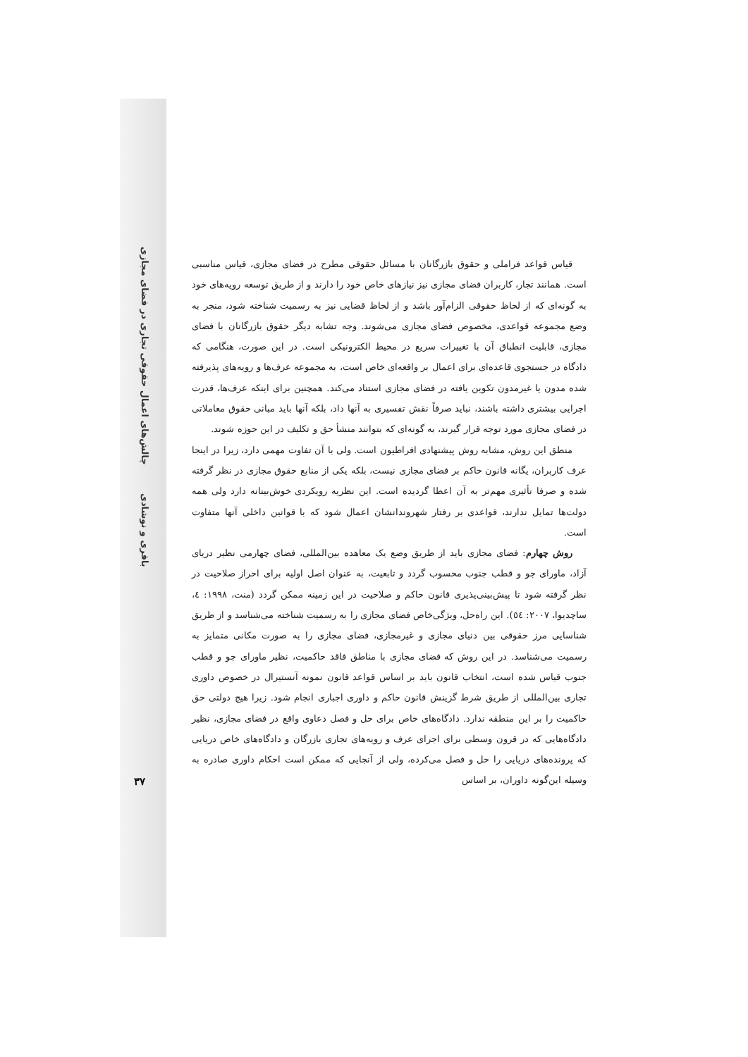چالش‌های اعمال حقوقی تجاری در فضای مجازی
باقری و نوشادی
۳۷
قیاس قواعد فراملی و حقوق بازرگانان با مسائل حقوقی مطرح در فضای مجازی، قیاس مناسبی است. همانند تجار، کاربران فضای مجازی نیز نیازهای خاص خود را دارند و از طریق توسعه رویه‌های خود به گونه‌ای که از لحاظ حقوقی الزام‌آور باشد و از لحاظ قضایی نیز به رسمیت شناخته شود، منجر به وضع مجموعه قواعدی، مخصوص فضای مجازی می‌شوند. وجه تشابه دیگر حقوق بازرگانان با فضای مجازی، قابلیت انطباق آن با تغییرات سریع در محیط الکترونیکی است. در این صورت، هنگامی که دادگاه در جستجوی قاعده‌ای برای اعمال بر واقعه‌ای خاص است، به مجموعه عرف‌ها و رویه‌های پذیرفته شده مدون یا غیرمدون تکوین یافته در فضای مجازی استناد می‌کند. همچنین برای اینکه عرف‌ها، قدرت اجرایی بیشتری داشته باشند، نباید صرفاً نقش تفسیری به آنها داد، بلکه آنها باید مبانی حقوق معاملاتی در فضای مجازی مورد توجه قرار گیرند، به گونه‌ای که بتوانند منشأ حق و تکلیف در این حوزه شوند.
منطق این روش، مشابه روش پیشنهادی افراطیون است. ولی با آن تفاوت مهمی دارد، زیرا در اینجا عرف کاربران، یگانه قانون حاکم بر فضای مجازی نیست، بلکه یکی از منابع حقوق مجازی در نظر گرفته شده و صرفا تأثیری مهم‌تر به آن اعطا گردیده است. این نظریه رویکردی خوش‌بینانه دارد ولی همه دولت‌ها تمایل ندارند، قواعدی بر رفتار شهروندانشان اعمال شود که با قوانین داخلی آنها متفاوت است.
روش چهارم: فضای مجازی باید از طریق وضع یک معاهده بین‌المللی، فضای چهارمی نظیر دریای آزاد، ماورای جو و قطب جنوب محسوب گردد و تابعیت، به عنوان اصل اولیه برای احراز صلاحیت در نظر گرفته شود تا پیش‌بینی‌پذیری قانون حاکم و صلاحیت در این زمینه ممکن گردد (منت، ۱۹۹۸: ٤، ساچدیوا، ۲۰۰۷: ٥٤). این راه‌حل، ویژگی‌خاص فضای مجازی را به رسمیت شناخته می‌شناسد و از طریق شناسایی مرز حقوقی بین دنیای مجازی و غیرمجازی، فضای مجازی را به صورت مکانی متمایز به رسمیت می‌شناسد. در این روش که فضای مجازی با مناطق فاقد حاکمیت، نظیر ماورای جو و قطب جنوب قیاس شده است، انتخاب قانون باید بر اساس قواعد قانون نمونه آنستیرال در خصوص داوری تجاری بین‌المللی از طریق شرط گزینش قانون حاکم و داوری اجباری انجام شود. زیرا هیچ دولتی حق حاکمیت را بر این منطقه ندارد. دادگاه‌های خاص برای حل و فصل دعاوی واقع در فضای مجازی، نظیر دادگاه‌هایی که در قرون وسطی برای اجرای عرف و رویه‌های تجاری بازرگان و دادگاه‌های خاص دریایی که پرونده‌های دریایی را حل و فصل می‌کرده، ولی از آنجایی که ممکن است احکام داوری صادره به وسیله این‌گونه داوران، بر اساس